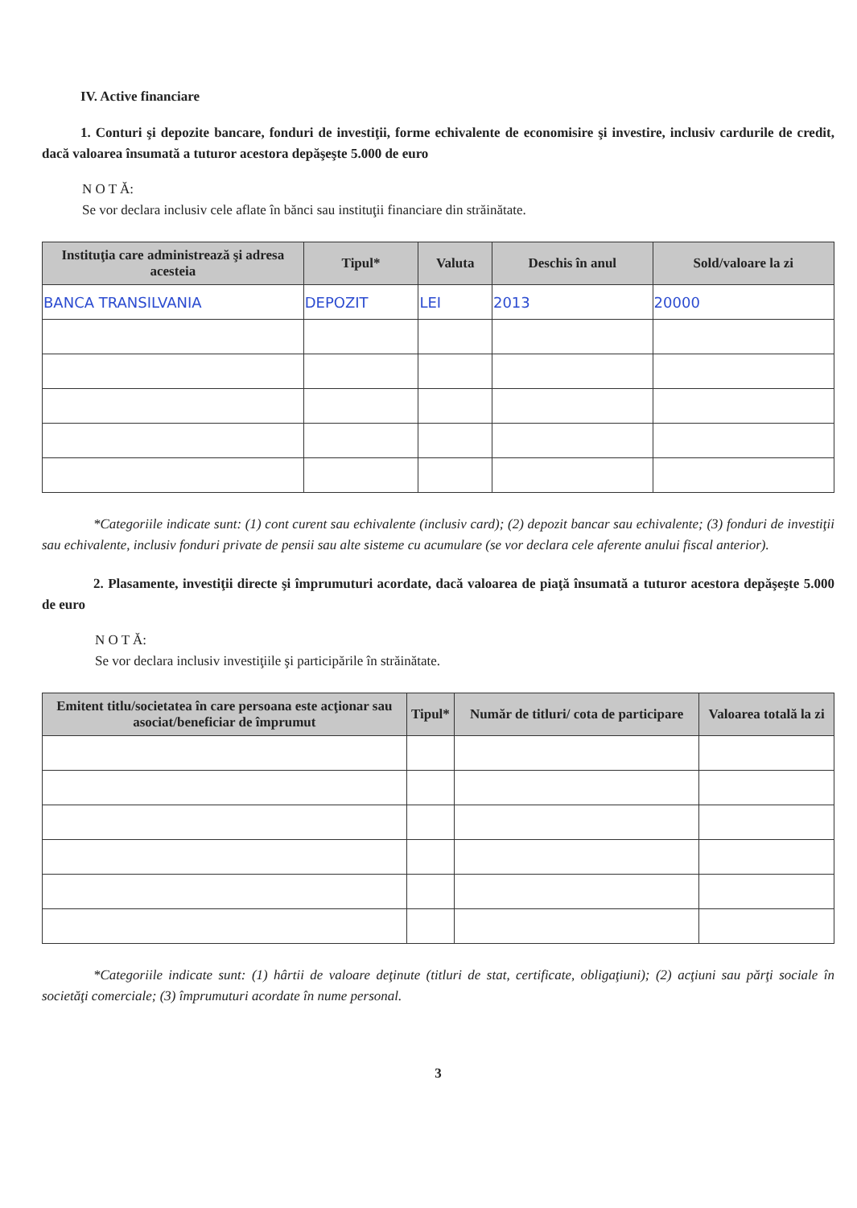IV. Active financiare
1. Conturi şi depozite bancare, fonduri de investiţii, forme echivalente de economisire şi investire, inclusiv cardurile de credit, dacă valoarea însumată a tuturor acestora depăşeşte 5.000 de euro
N O T Ă:
Se vor declara inclusiv cele aflate în bănci sau instituţii financiare din străinătate.
| Instituţia care administrează şi adresa acesteia | Tipul* | Valuta | Deschis în anul | Sold/valoare la zi |
| --- | --- | --- | --- | --- |
| BANCA TRANSILVANIA | DEPOZIT | LEI | 2013 | 20000 |
*Categoriile indicate sunt: (1) cont curent sau echivalente (inclusiv card); (2) depozit bancar sau echivalente; (3) fonduri de investiţii sau echivalente, inclusiv fonduri private de pensii sau alte sisteme cu acumulare (se vor declara cele aferente anului fiscal anterior).
2. Plasamente, investiţii directe şi împrumuturi acordate, dacă valoarea de piaţă însumată a tuturor acestora depăşeşte 5.000 de euro
N O T Ă:
Se vor declara inclusiv investiţiile şi participările în străinătate.
| Emitent titlu/societatea în care persoana este acţionar sau asociat/beneficiar de împrumut | Tipul* | Număr de titluri/ cota de participare | Valoarea totală la zi |
| --- | --- | --- | --- |
*Categoriile indicate sunt: (1) hârtii de valoare deţinute (titluri de stat, certificate, obligaţiuni); (2) acţiuni sau părţi sociale în societăţi comerciale; (3) împrumuturi acordate în nume personal.
3